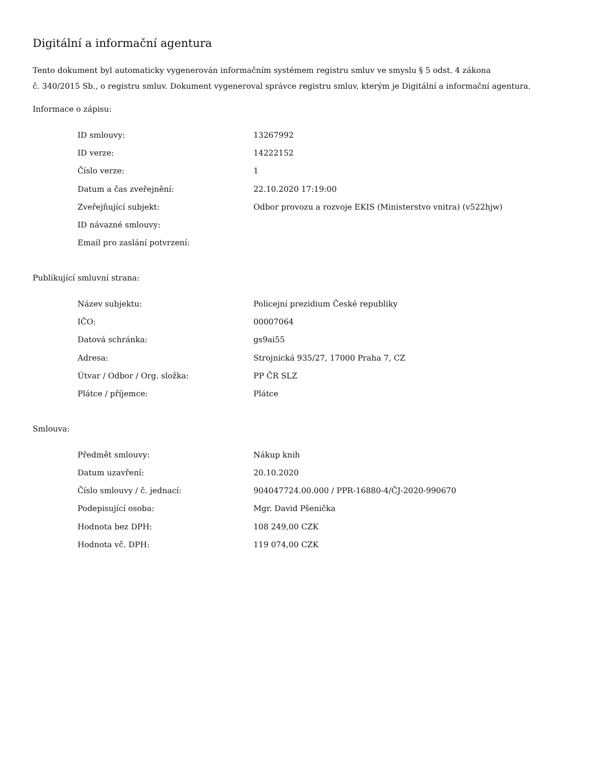Digitální a informační agentura
Tento dokument byl automaticky vygenerován informačním systémem registru smluv ve smyslu § 5 odst. 4 zákona
č. 340/2015 Sb., o registru smluv. Dokument vygeneroval správce registru smluv, kterým je Digitální a informační agentura.
Informace o zápisu:
| ID smlouvy: | 13267992 |
| ID verze: | 14222152 |
| Číslo verze: | 1 |
| Datum a čas zveřejnění: | 22.10.2020 17:19:00 |
| Zveřejňující subjekt: | Odbor provozu a rozvoje EKIS (Ministerstvo vnitra) (v522hjw) |
| ID návazné smlouvy: | |
| Email pro zaslání potvrzení: | |
Publikující smluvní strana:
| Název subjektu: | Policejní prezidium České republiky |
| IČO: | 00007064 |
| Datová schránka: | gs9ai55 |
| Adresa: | Strojnická 935/27, 17000 Praha 7, CZ |
| Útvar / Odbor / Org. složka: | PP ČR SLZ |
| Plátce / příjemce: | Plátce |
Smlouva:
| Předmět smlouvy: | Nákup knih |
| Datum uzavření: | 20.10.2020 |
| Číslo smlouvy / č. jednací: | 904047724.00.000 / PPR-16880-4/ČJ-2020-990670 |
| Podepisující osoba: | Mgr. David Pšenička |
| Hodnota bez DPH: | 108 249,00 CZK |
| Hodnota vč. DPH: | 119 074,00 CZK |